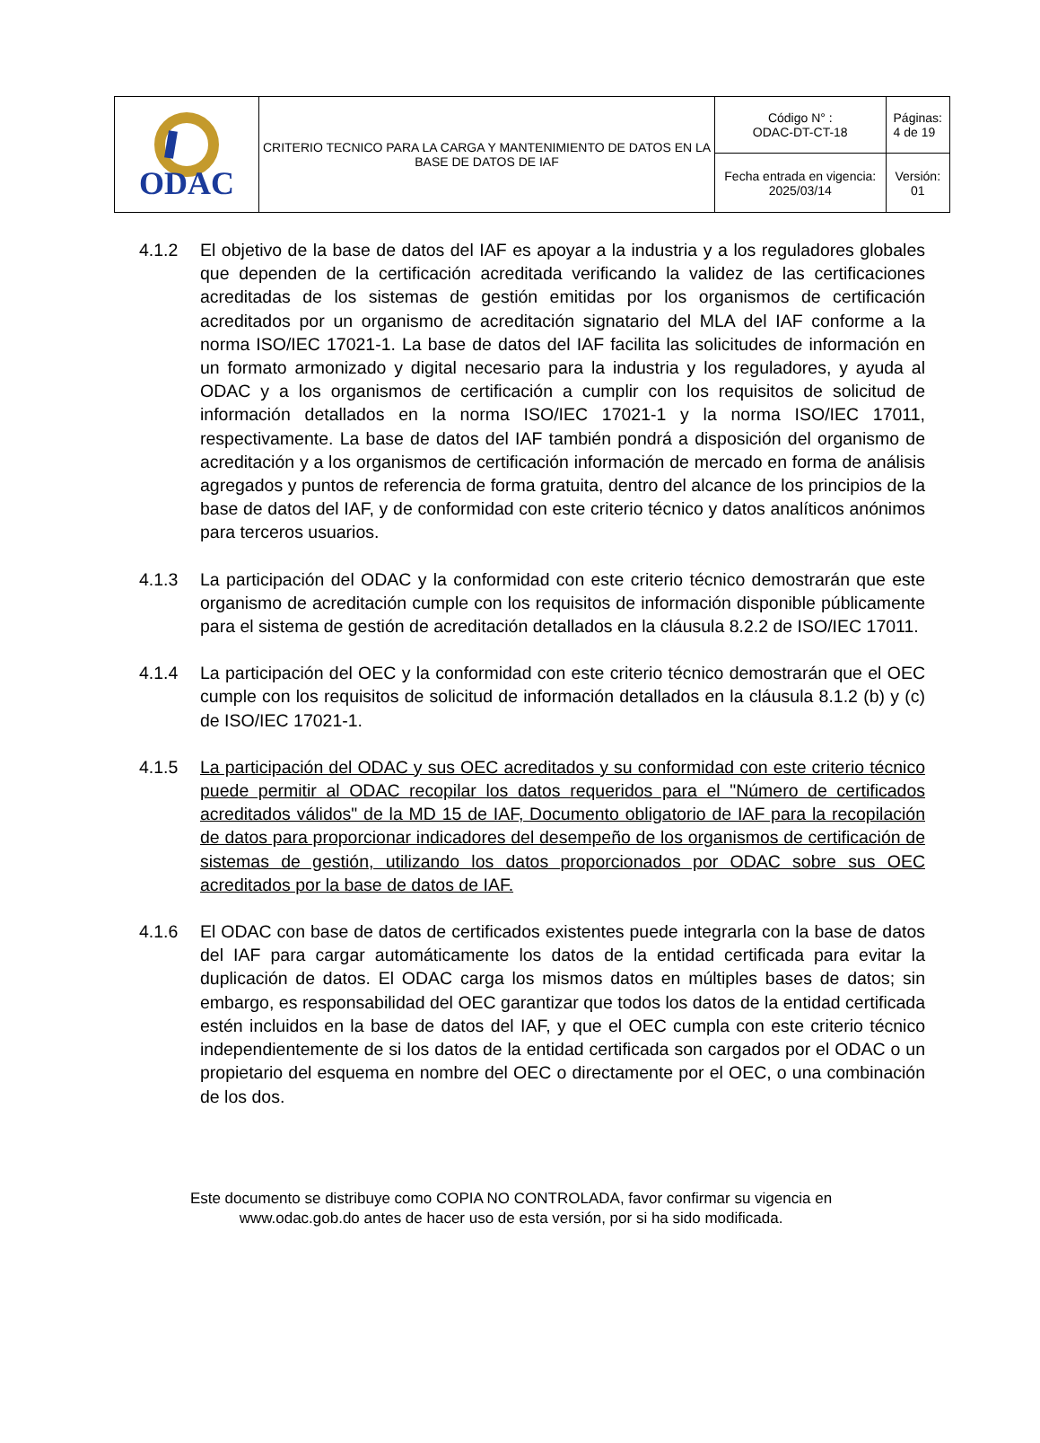| ODAC | CRITERIO TECNICO PARA LA CARGA Y MANTENIMIENTO DE DATOS EN LA BASE DE DATOS DE IAF | Código N° : ODAC-DT-CT-18 | Páginas: 4 de 19 |
| | | Fecha entrada en vigencia: 2025/03/14 | Versión: 01 |
4.1.2 El objetivo de la base de datos del IAF es apoyar a la industria y a los reguladores globales que dependen de la certificación acreditada verificando la validez de las certificaciones acreditadas de los sistemas de gestión emitidas por los organismos de certificación acreditados por un organismo de acreditación signatario del MLA del IAF conforme a la norma ISO/IEC 17021-1. La base de datos del IAF facilita las solicitudes de información en un formato armonizado y digital necesario para la industria y los reguladores, y ayuda al ODAC y a los organismos de certificación a cumplir con los requisitos de solicitud de información detallados en la norma ISO/IEC 17021-1 y la norma ISO/IEC 17011, respectivamente. La base de datos del IAF también pondrá a disposición del organismo de acreditación y a los organismos de certificación información de mercado en forma de análisis agregados y puntos de referencia de forma gratuita, dentro del alcance de los principios de la base de datos del IAF, y de conformidad con este criterio técnico y datos analíticos anónimos para terceros usuarios.
4.1.3 La participación del ODAC y la conformidad con este criterio técnico demostrarán que este organismo de acreditación cumple con los requisitos de información disponible públicamente para el sistema de gestión de acreditación detallados en la cláusula 8.2.2 de ISO/IEC 17011.
4.1.4 La participación del OEC y la conformidad con este criterio técnico demostrarán que el OEC cumple con los requisitos de solicitud de información detallados en la cláusula 8.1.2 (b) y (c) de ISO/IEC 17021-1.
4.1.5 La participación del ODAC y sus OEC acreditados y su conformidad con este criterio técnico puede permitir al ODAC recopilar los datos requeridos para el "Número de certificados acreditados válidos" de la MD 15 de IAF, Documento obligatorio de IAF para la recopilación de datos para proporcionar indicadores del desempeño de los organismos de certificación de sistemas de gestión, utilizando los datos proporcionados por ODAC sobre sus OEC acreditados por la base de datos de IAF.
4.1.6 El ODAC con base de datos de certificados existentes puede integrarla con la base de datos del IAF para cargar automáticamente los datos de la entidad certificada para evitar la duplicación de datos. El ODAC carga los mismos datos en múltiples bases de datos; sin embargo, es responsabilidad del OEC garantizar que todos los datos de la entidad certificada estén incluidos en la base de datos del IAF, y que el OEC cumpla con este criterio técnico independientemente de si los datos de la entidad certificada son cargados por el ODAC o un propietario del esquema en nombre del OEC o directamente por el OEC, o una combinación de los dos.
Este documento se distribuye como COPIA NO CONTROLADA, favor confirmar su vigencia en
www.odac.gob.do antes de hacer uso de esta versión, por si ha sido modificada.